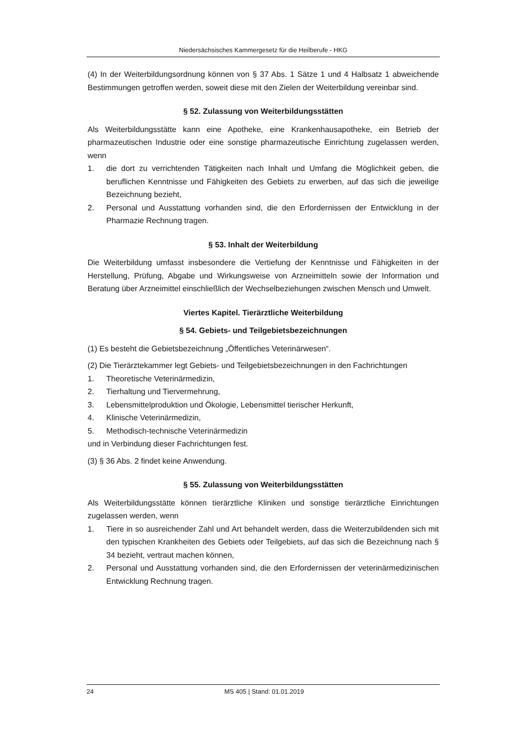Niedersächsisches Kammergesetz für die Heilberufe - HKG
(4) In der Weiterbildungsordnung können von § 37 Abs. 1 Sätze 1 und 4 Halbsatz 1 abweichende Bestimmungen getroffen werden, soweit diese mit den Zielen der Weiterbildung vereinbar sind.
§ 52. Zulassung von Weiterbildungsstätten
Als Weiterbildungsstätte kann eine Apotheke, eine Krankenhausapotheke, ein Betrieb der pharmazeutischen Industrie oder eine sonstige pharmazeutische Einrichtung zugelassen werden, wenn
1. die dort zu verrichtenden Tätigkeiten nach Inhalt und Umfang die Möglichkeit geben, die beruflichen Kenntnisse und Fähigkeiten des Gebiets zu erwerben, auf das sich die jeweilige Bezeichnung bezieht,
2. Personal und Ausstattung vorhanden sind, die den Erfordernissen der Entwicklung in der Pharmazie Rechnung tragen.
§ 53. Inhalt der Weiterbildung
Die Weiterbildung umfasst insbesondere die Vertiefung der Kenntnisse und Fähigkeiten in der Herstellung, Prüfung, Abgabe und Wirkungsweise von Arzneimitteln sowie der Information und Beratung über Arzneimittel einschließlich der Wechselbeziehungen zwischen Mensch und Umwelt.
Viertes Kapitel. Tierärztliche Weiterbildung
§ 54. Gebiets- und Teilgebietsbezeichnungen
(1) Es besteht die Gebietsbezeichnung „Öffentliches Veterinärwesen“.
(2) Die Tierärztekammer legt Gebiets- und Teilgebietsbezeichnungen in den Fachrichtungen
1. Theoretische Veterinärmedizin,
2. Tierhaltung und Tiervermehrung,
3. Lebensmittelproduktion und Ökologie, Lebensmittel tierischer Herkunft,
4. Klinische Veterinärmedizin,
5. Methodisch-technische Veterinärmedizin
und in Verbindung dieser Fachrichtungen fest.
(3) § 36 Abs. 2 findet keine Anwendung.
§ 55. Zulassung von Weiterbildungsstätten
Als Weiterbildungsstätte können tierärztliche Kliniken und sonstige tierärztliche Einrichtungen zugelassen werden, wenn
1. Tiere in so ausreichender Zahl und Art behandelt werden, dass die Weiterzubildenden sich mit den typischen Krankheiten des Gebiets oder Teilgebiets, auf das sich die Bezeichnung nach § 34 bezieht, vertraut machen können,
2. Personal und Ausstattung vorhanden sind, die den Erfordernissen der veterinärmedizinischen Entwicklung Rechnung tragen.
24 MS 405 | Stand: 01.01.2019